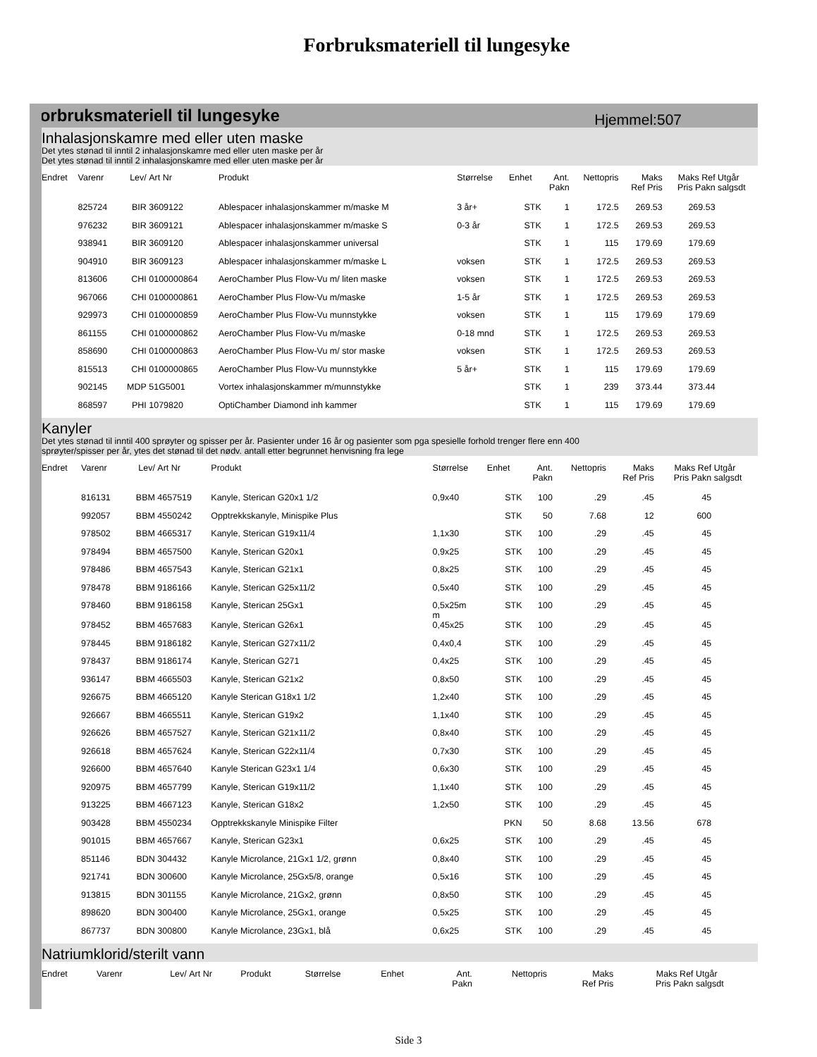Forbruksmateriell til lungesyke
Forbruksmateriell til lungesyke Hjemmel:507
Inhalasjonskamre med eller uten maske
Det ytes stønad til inntil 2 inhalasjonskamre med eller uten maske per år
Det ytes stønad til inntil 2 inhalasjonskamre med eller uten maske per år
| Endret | Varenr | Lev/ | Art Nr | Produkt | Størrelse | Enhet | Ant. Pakn | Nettopris | Maks Ref Pris | Maks Ref Pris Pakn | Utgår salgsdt |
| --- | --- | --- | --- | --- | --- | --- | --- | --- | --- | --- | --- |
| | 825724 | BIR | 3609122 | Ablespacer inhalasjonskammer m/maske M | 3 år+ | STK | 1 | 172.5 | 269.53 | 269.53 | |
| | 976232 | BIR | 3609121 | Ablespacer inhalasjonskammer m/maske S | 0-3 år | STK | 1 | 172.5 | 269.53 | 269.53 | |
| | 938941 | BIR | 3609120 | Ablespacer inhalasjonskammer universal | | STK | 1 | 115 | 179.69 | 179.69 | |
| | 904910 | BIR | 3609123 | Ablespacer inhalasjonskammer m/maske L | voksen | STK | 1 | 172.5 | 269.53 | 269.53 | |
| | 813606 | CHI | 0100000864 | AeroChamber Plus Flow-Vu m/ liten maske | voksen | STK | 1 | 172.5 | 269.53 | 269.53 | |
| | 967066 | CHI | 0100000861 | AeroChamber Plus Flow-Vu m/maske | 1-5 år | STK | 1 | 172.5 | 269.53 | 269.53 | |
| | 929973 | CHI | 0100000859 | AeroChamber Plus Flow-Vu munnstykke | voksen | STK | 1 | 115 | 179.69 | 179.69 | |
| | 861155 | CHI | 0100000862 | AeroChamber Plus Flow-Vu m/maske | 0-18 mnd | STK | 1 | 172.5 | 269.53 | 269.53 | |
| | 858690 | CHI | 0100000863 | AeroChamber Plus Flow-Vu m/ stor maske | voksen | STK | 1 | 172.5 | 269.53 | 269.53 | |
| | 815513 | CHI | 0100000865 | AeroChamber Plus Flow-Vu munnstykke | 5 år+ | STK | 1 | 115 | 179.69 | 179.69 | |
| | 902145 | MDP | 51G5001 | Vortex inhalasjonskammer m/munnstykke | | STK | 1 | 239 | 373.44 | 373.44 | |
| | 868597 | PHI | 1079820 | OptiChamber Diamond inh kammer | | STK | 1 | 115 | 179.69 | 179.69 | |
Kanyler
Det ytes stønad til inntil 400 sprøyter og spisser per år. Pasienter under 16 år og pasienter som pga spesielle forhold trenger flere enn 400
sprøyter/spisser per år, ytes det stønad til det nødv. antall etter begrunnet henvisning fra lege
| Endret | Varenr | Lev/ | Art Nr | Produkt | Størrelse | Enhet | Ant. Pakn | Nettopris | Maks Ref Pris | Maks Ref Pris Pakn | Utgår salgsdt |
| --- | --- | --- | --- | --- | --- | --- | --- | --- | --- | --- | --- |
| | 816131 | BBM | 4657519 | Kanyle, Sterican G20x1 1/2 | 0,9x40 | STK | 100 | .29 | .45 | 45 | |
| | 992057 | BBM | 4550242 | Opptrekkskanyle, Minispike Plus | | STK | 50 | 7.68 | 12 | 600 | |
| | 978502 | BBM | 4665317 | Kanyle, Sterican G19x11/4 | 1,1x30 | STK | 100 | .29 | .45 | 45 | |
| | 978494 | BBM | 4657500 | Kanyle, Sterican G20x1 | 0,9x25 | STK | 100 | .29 | .45 | 45 | |
| | 978486 | BBM | 4657543 | Kanyle, Sterican G21x1 | 0,8x25 | STK | 100 | .29 | .45 | 45 | |
| | 978478 | BBM | 9186166 | Kanyle, Sterican G25x11/2 | 0,5x40 | STK | 100 | .29 | .45 | 45 | |
| | 978460 | BBM | 9186158 | Kanyle, Sterican 25Gx1 | 0,5x25m m | STK | 100 | .29 | .45 | 45 | |
| | 978452 | BBM | 4657683 | Kanyle, Sterican G26x1 | 0,45x25 | STK | 100 | .29 | .45 | 45 | |
| | 978445 | BBM | 9186182 | Kanyle, Sterican G27x11/2 | 0,4x0,4 | STK | 100 | .29 | .45 | 45 | |
| | 978437 | BBM | 9186174 | Kanyle, Sterican G271 | 0,4x25 | STK | 100 | .29 | .45 | 45 | |
| | 936147 | BBM | 4665503 | Kanyle, Sterican G21x2 | 0,8x50 | STK | 100 | .29 | .45 | 45 | |
| | 926675 | BBM | 4665120 | Kanyle Sterican G18x1 1/2 | 1,2x40 | STK | 100 | .29 | .45 | 45 | |
| | 926667 | BBM | 4665511 | Kanyle, Sterican G19x2 | 1,1x40 | STK | 100 | .29 | .45 | 45 | |
| | 926626 | BBM | 4657527 | Kanyle, Sterican G21x11/2 | 0,8x40 | STK | 100 | .29 | .45 | 45 | |
| | 926618 | BBM | 4657624 | Kanyle, Sterican G22x11/4 | 0,7x30 | STK | 100 | .29 | .45 | 45 | |
| | 926600 | BBM | 4657640 | Kanyle Sterican G23x1 1/4 | 0,6x30 | STK | 100 | .29 | .45 | 45 | |
| | 920975 | BBM | 4657799 | Kanyle, Sterican G19x11/2 | 1,1x40 | STK | 100 | .29 | .45 | 45 | |
| | 913225 | BBM | 4667123 | Kanyle, Sterican G18x2 | 1,2x50 | STK | 100 | .29 | .45 | 45 | |
| | 903428 | BBM | 4550234 | Opptrekkskanyle Minispike Filter | | PKN | 50 | 8.68 | 13.56 | 678 | |
| | 901015 | BBM | 4657667 | Kanyle, Sterican G23x1 | 0,6x25 | STK | 100 | .29 | .45 | 45 | |
| | 851146 | BDN | 304432 | Kanyle Microlance, 21Gx1 1/2, grønn | 0,8x40 | STK | 100 | .29 | .45 | 45 | |
| | 921741 | BDN | 300600 | Kanyle Microlance, 25Gx5/8, orange | 0,5x16 | STK | 100 | .29 | .45 | 45 | |
| | 913815 | BDN | 301155 | Kanyle Microlance, 21Gx2, grønn | 0,8x50 | STK | 100 | .29 | .45 | 45 | |
| | 898620 | BDN | 300400 | Kanyle Microlance, 25Gx1, orange | 0,5x25 | STK | 100 | .29 | .45 | 45 | |
| | 867737 | BDN | 300800 | Kanyle Microlance, 23Gx1, blå | 0,6x25 | STK | 100 | .29 | .45 | 45 | |
Natriumklorid/sterilt vann
| Endret | Varenr | Lev/ | Art Nr | Produkt | Størrelse | Enhet | Ant. Pakn | Nettopris | Maks Ref Pris | Maks Ref Pris Pakn | Utgår salgsdt |
| --- | --- | --- | --- | --- | --- | --- | --- | --- | --- | --- | --- |
Side 3